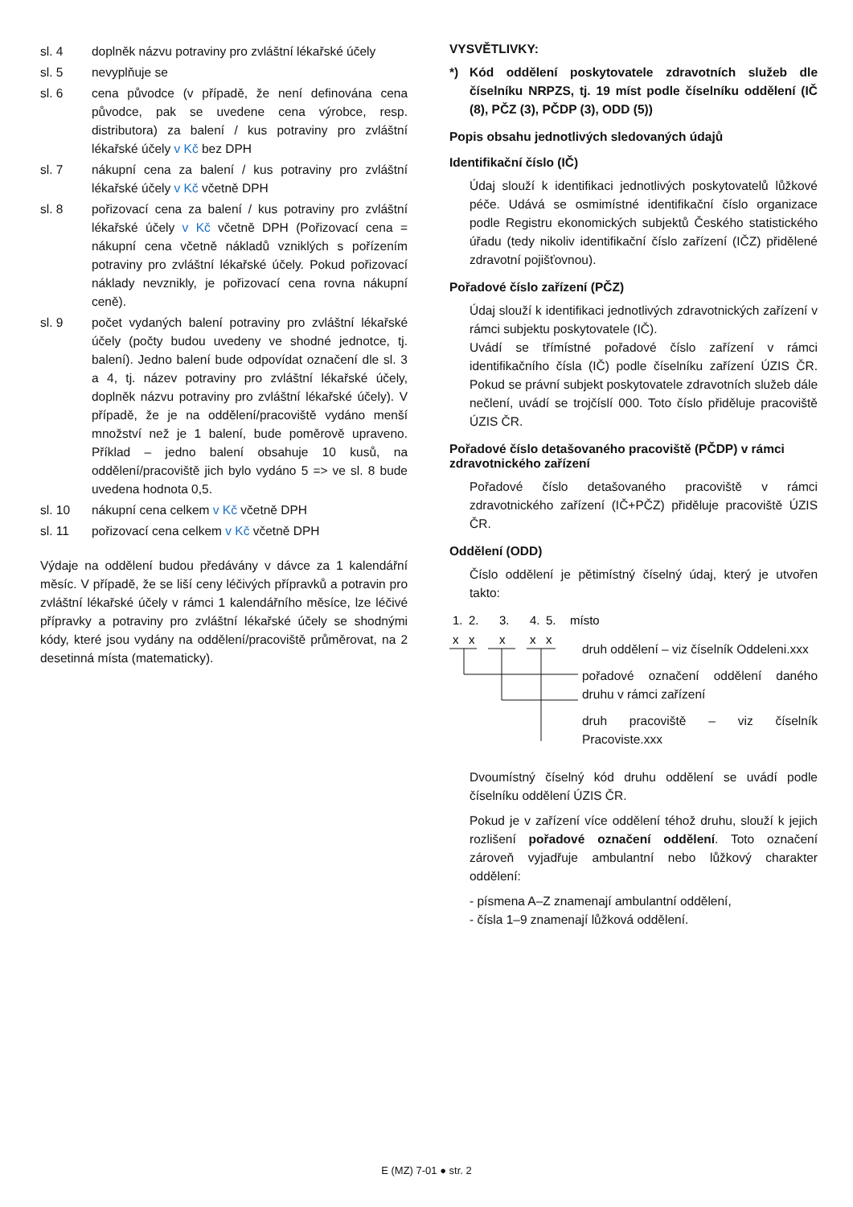sl. 4 doplněk názvu potraviny pro zvláštní lékařské účely
sl. 5 nevyplňuje se
sl. 6 cena původce (v případě, že není definována cena původce, pak se uvedene cena výrobce, resp. distributora) za balení / kus potraviny pro zvláštní lékařské účely v Kč bez DPH
sl. 7 nákupní cena za balení / kus potraviny pro zvláštní lékařské účely v Kč včetně DPH
sl. 8 pořizovací cena za balení / kus potraviny pro zvláštní lékařské účely v Kč včetně DPH (Pořizovací cena = nákupní cena včetně nákladů vzniklých s pořízením potraviny pro zvláštní lékařské účely. Pokud pořizovací náklady nevznikly, je pořizovací cena rovna nákupní ceně).
sl. 9 počet vydaných balení potraviny pro zvláštní lékařské účely (počty budou uvedeny ve shodné jednotce, tj. balení). Jedno balení bude odpovídat označení dle sl. 3 a 4, tj. název potraviny pro zvláštní lékařské účely, doplněk názvu potraviny pro zvláštní lékařské účely). V případě, že je na oddělení/pracoviště vydáno menší množství než je 1 balení, bude poměrově upraveno. Příklad – jedno balení obsahuje 10 kusů, na oddělení/pracoviště jich bylo vydáno 5 => ve sl. 8 bude uvedena hodnota 0,5.
sl. 10 nákupní cena celkem v Kč včetně DPH
sl. 11 pořizovací cena celkem v Kč včetně DPH
Výdaje na oddělení budou předávány v dávce za 1 kalendářní měsíc. V případě, že se liší ceny léčivých přípravků a potravin pro zvláštní lékařské účely v rámci 1 kalendářního měsíce, lze léčivé přípravky a potraviny pro zvláštní lékařské účely se shodnými kódy, které jsou vydány na oddělení/pracoviště průměrovat, na 2 desetinná místa (matematicky).
VYSVĚTLIVKY:
*) Kód oddělení poskytovatele zdravotních služeb dle číselníku NRPZS, tj. 19 míst podle číselníku oddělení (IČ (8), PČZ (3), PČDP (3), ODD (5))
Popis obsahu jednotlivých sledovaných údajů
Identifikační číslo (IČ)
Údaj slouží k identifikaci jednotlivých poskytovatelů lůžkové péče. Udává se osmimístné identifikační číslo organizace podle Registru ekonomických subjektů Českého statistického úřadu (tedy nikoliv identifikační číslo zařízení (IČZ) přidělené zdravotní pojišťovnou).
Pořadové číslo zařízení (PČZ)
Údaj slouží k identifikaci jednotlivých zdravotnických zařízení v rámci subjektu poskytovatele (IČ).
Uvádí se třímístné pořadové číslo zařízení v rámci identifikačního čísla (IČ) podle číselníku zařízení ÚZIS ČR. Pokud se právní subjekt poskytovatele zdravotních služeb dále nečlení, uvádí se trojčíslí 000. Toto číslo přiděluje pracoviště ÚZIS ČR.
Pořadové číslo detašovaného pracoviště (PČDP) v rámci zdravotnického zařízení
Pořadové číslo detašovaného pracoviště v rámci zdravotnického zařízení (IČ+PČZ) přiděluje pracoviště ÚZIS ČR.
Oddělení (ODD)
Číslo oddělení je pětimístný číselný údaj, který je utvořen takto:
1.
2.
3.
4.
5.
místo
x
x
x
x
x
druh oddělení – viz číselník Oddeleni.xxx
pořadové označení oddělení daného druhu v rámci zařízení
druh pracoviště – viz číselník Pracoviste.xxx
Dvoumístný číselný kód druhu oddělení se uvádí podle číselníku oddělení ÚZIS ČR.
Pokud je v zařízení více oddělení téhož druhu, slouží k jejich rozlišení pořadové označení oddělení. Toto označení zároveň vyjadřuje ambulantní nebo lůžkový charakter oddělení:
- písmena A–Z znamenají ambulantní oddělení,
- čísla 1–9 znamenají lůžková oddělení.
E (MZ) 7-01 ● str. 2